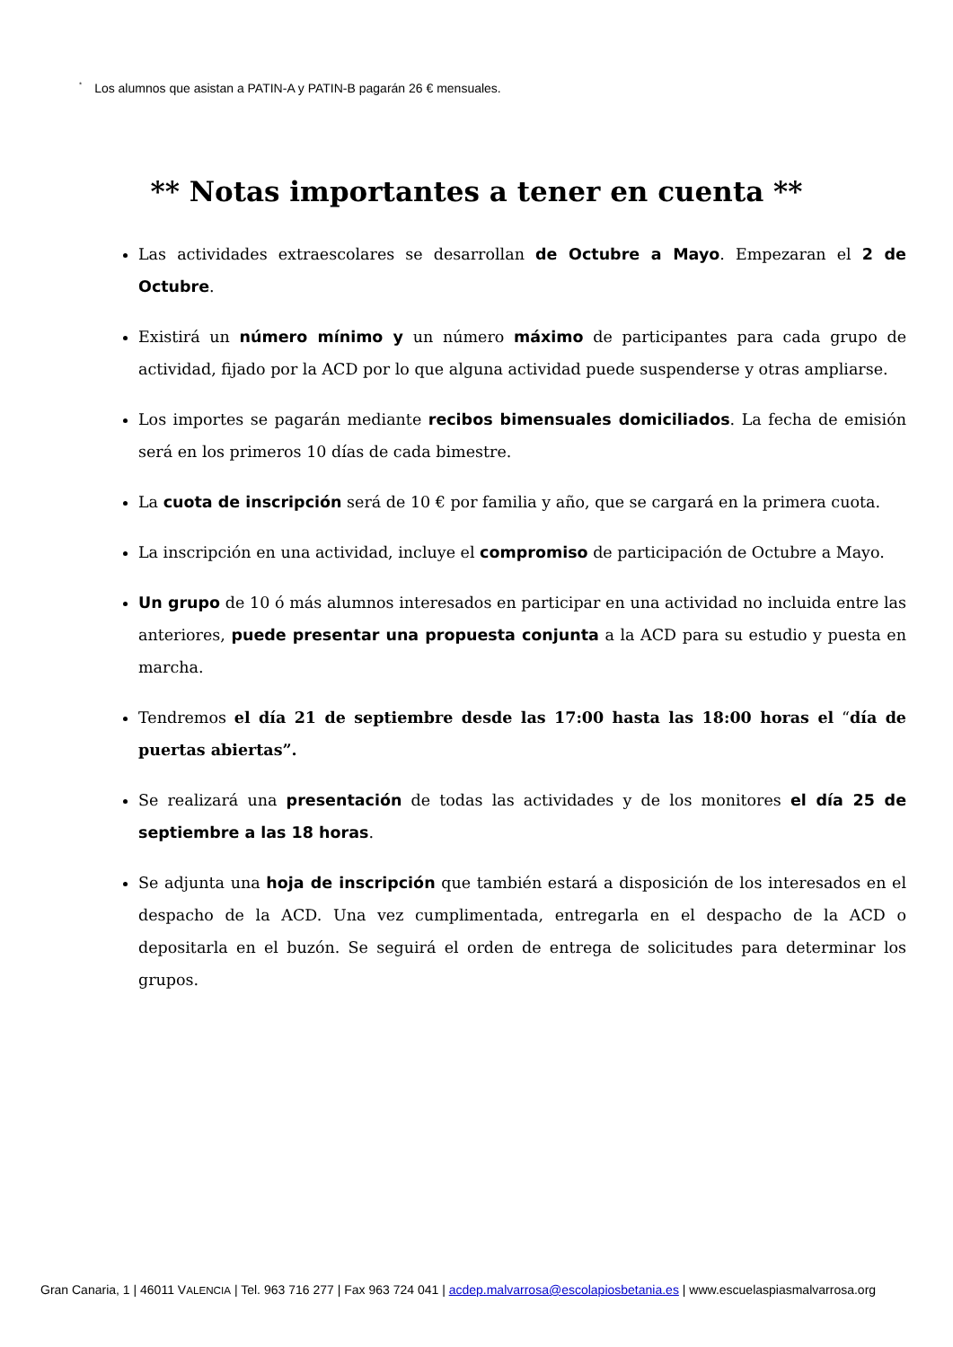<sup>*</sup> Los alumnos que asistan a PATIN-A y PATIN-B pagarán 26 € mensuales.
** Notas importantes a tener en cuenta **
Las actividades extraescolares se desarrollan de Octubre a Mayo. Empezaran el 2 de Octubre.
Existirá un número mínimo y un número máximo de participantes para cada grupo de actividad, fijado por la ACD por lo que alguna actividad puede suspenderse y otras ampliarse.
Los importes se pagarán mediante recibos bimensuales domiciliados. La fecha de emisión será en los primeros 10 días de cada bimestre.
La cuota de inscripción será de 10 € por familia y año, que se cargará en la primera cuota.
La inscripción en una actividad, incluye el compromiso de participación de Octubre a Mayo.
Un grupo de 10 ó más alumnos interesados en participar en una actividad no incluida entre las anteriores, puede presentar una propuesta conjunta a la ACD para su estudio y puesta en marcha.
Tendremos el día 21 de septiembre desde las 17:00 hasta las 18:00 horas el “día de puertas abiertas”.
Se realizará una presentación de todas las actividades y de los monitores el día 25 de septiembre a las 18 horas.
Se adjunta una hoja de inscripción que también estará a disposición de los interesados en el despacho de la ACD. Una vez cumplimentada, entregarla en el despacho de la ACD o depositarla en el buzón. Se seguirá el orden de entrega de solicitudes para determinar los grupos.
Gran Canaria, 1 | 46011 VALENCIA | Tel. 963 716 277 | Fax 963 724 041 | acdep.malvarrosa@escolapiosbetania.es | www.escuelaspiasmalvarrosa.org